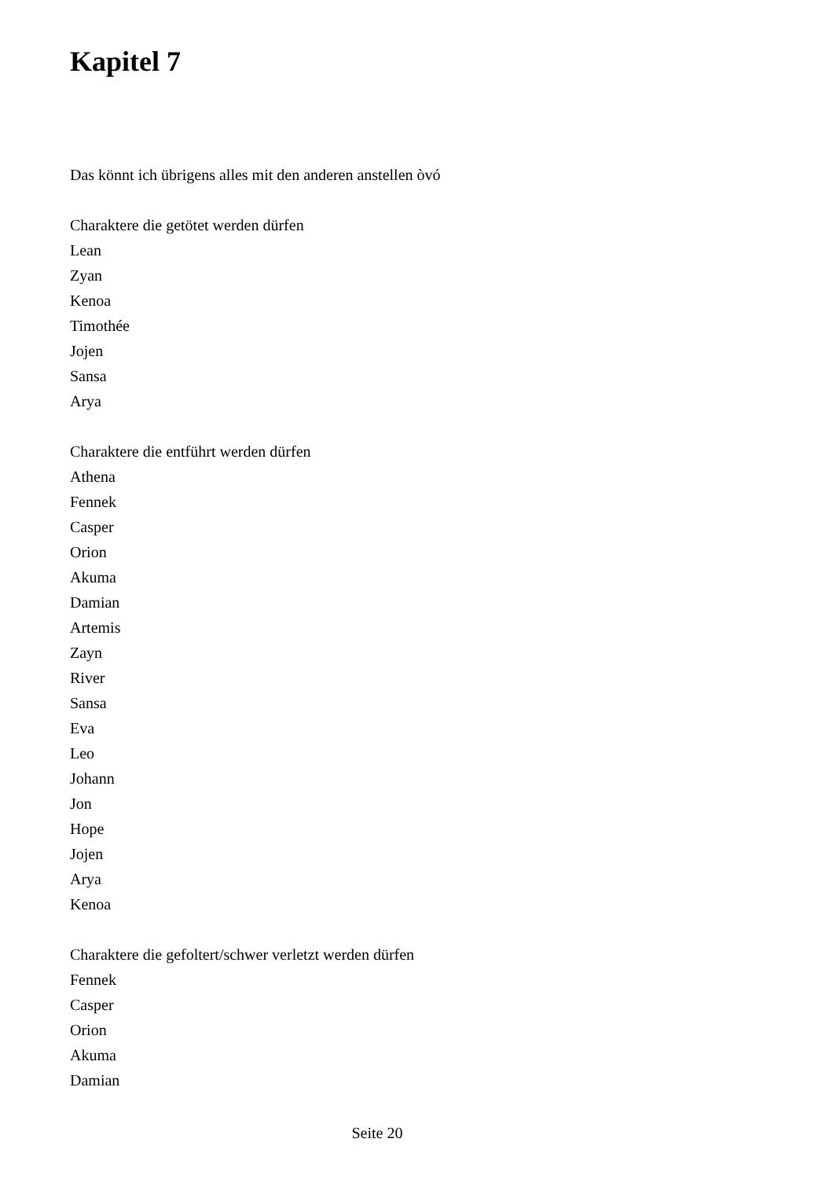Kapitel 7
Das könnt ich übrigens alles mit den anderen anstellen òvó
Charaktere die getötet werden dürfen
Lean
Zyan
Kenoa
Timothée
Jojen
Sansa
Arya
Charaktere die entführt werden dürfen
Athena
Fennek
Casper
Orion
Akuma
Damian
Artemis
Zayn
River
Sansa
Eva
Leo
Johann
Jon
Hope
Jojen
Arya
Kenoa
Charaktere die gefoltert/schwer verletzt werden dürfen
Fennek
Casper
Orion
Akuma
Damian
Seite 20